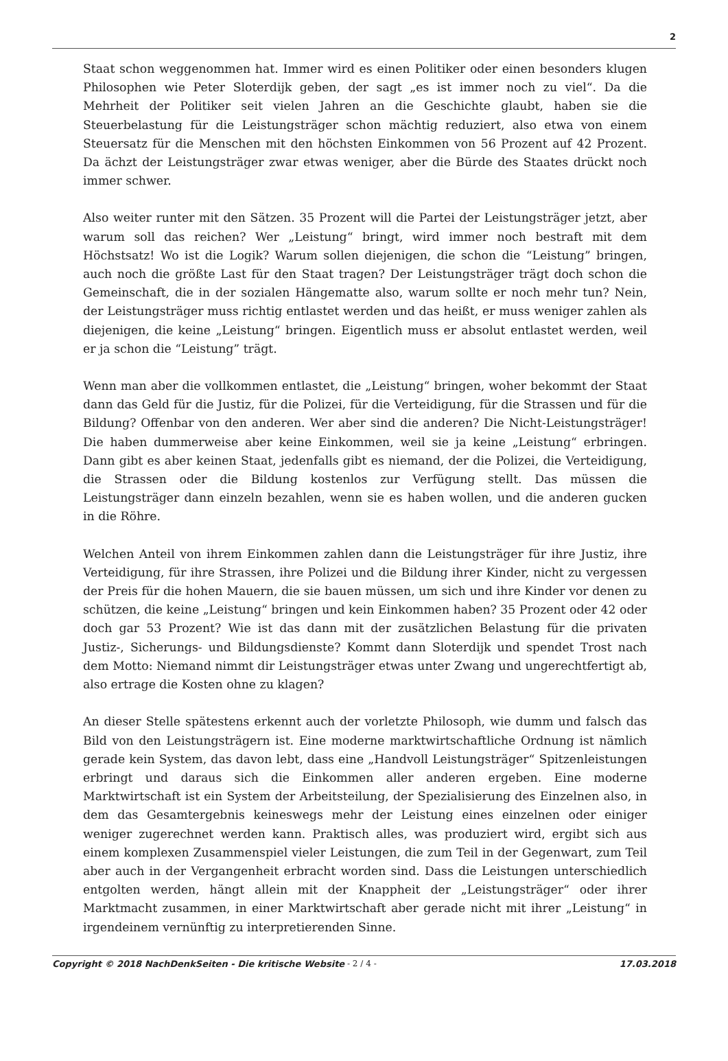2
Staat schon weggenommen hat. Immer wird es einen Politiker oder einen besonders klugen Philosophen wie Peter Sloterdijk geben, der sagt „es ist immer noch zu viel“. Da die Mehrheit der Politiker seit vielen Jahren an die Geschichte glaubt, haben sie die Steuerbelastung für die Leistungsträger schon mächtig reduziert, also etwa von einem Steuersatz für die Menschen mit den höchsten Einkommen von 56 Prozent auf 42 Prozent. Da ächzt der Leistungsträger zwar etwas weniger, aber die Bürde des Staates drückt noch immer schwer.
Also weiter runter mit den Sätzen. 35 Prozent will die Partei der Leistungsträger jetzt, aber warum soll das reichen? Wer „Leistung“ bringt, wird immer noch bestraft mit dem Höchstsatz! Wo ist die Logik? Warum sollen diejenigen, die schon die “Leistung” bringen, auch noch die größte Last für den Staat tragen? Der Leistungsträger trägt doch schon die Gemeinschaft, die in der sozialen Hängematte also, warum sollte er noch mehr tun? Nein, der Leistungsträger muss richtig entlastet werden und das heißt, er muss weniger zahlen als diejenigen, die keine „Leistung“ bringen. Eigentlich muss er absolut entlastet werden, weil er ja schon die “Leistung” trägt.
Wenn man aber die vollkommen entlastet, die „Leistung“ bringen, woher bekommt der Staat dann das Geld für die Justiz, für die Polizei, für die Verteidigung, für die Strassen und für die Bildung? Offenbar von den anderen. Wer aber sind die anderen? Die Nicht-Leistungsträger! Die haben dummerweise aber keine Einkommen, weil sie ja keine „Leistung“ erbringen. Dann gibt es aber keinen Staat, jedenfalls gibt es niemand, der die Polizei, die Verteidigung, die Strassen oder die Bildung kostenlos zur Verfügung stellt. Das müssen die Leistungsträger dann einzeln bezahlen, wenn sie es haben wollen, und die anderen gucken in die Röhre.
Welchen Anteil von ihrem Einkommen zahlen dann die Leistungsträger für ihre Justiz, ihre Verteidigung, für ihre Strassen, ihre Polizei und die Bildung ihrer Kinder, nicht zu vergessen der Preis für die hohen Mauern, die sie bauen müssen, um sich und ihre Kinder vor denen zu schützen, die keine „Leistung“ bringen und kein Einkommen haben? 35 Prozent oder 42 oder doch gar 53 Prozent? Wie ist das dann mit der zusätzlichen Belastung für die privaten Justiz-, Sicherungs- und Bildungsdienste? Kommt dann Sloterdijk und spendet Trost nach dem Motto: Niemand nimmt dir Leistungsträger etwas unter Zwang und ungerechtfertigt ab, also ertrage die Kosten ohne zu klagen?
An dieser Stelle spätestens erkennt auch der vorletzte Philosoph, wie dumm und falsch das Bild von den Leistungsträgern ist. Eine moderne marktwirtschaftliche Ordnung ist nämlich gerade kein System, das davon lebt, dass eine „Handvoll Leistungsträger“ Spitzenleistungen erbringt und daraus sich die Einkommen aller anderen ergeben. Eine moderne Marktwirtschaft ist ein System der Arbeitsteilung, der Spezialisierung des Einzelnen also, in dem das Gesamtergebnis keineswegs mehr der Leistung eines einzelnen oder einiger weniger zugerechnet werden kann. Praktisch alles, was produziert wird, ergibt sich aus einem komplexen Zusammenspiel vieler Leistungen, die zum Teil in der Gegenwart, zum Teil aber auch in der Vergangenheit erbracht worden sind. Dass die Leistungen unterschiedlich entgolten werden, hängt allein mit der Knappheit der „Leistungsträger“ oder ihrer Marktmacht zusammen, in einer Marktwirtschaft aber gerade nicht mit ihrer „Leistung“ in irgendeinem vernünftig zu interpretierenden Sinne.
Copyright © 2018 NachDenkSeiten - Die kritische Website - 2 / 4 - 17.03.2018